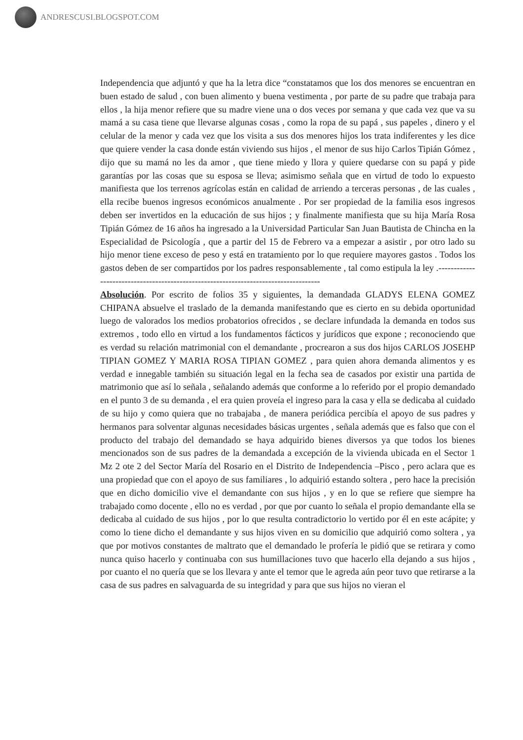ANDRESCUSI.BLOGSPOT.COM
Independencia que adjuntó y que ha la letra dice “constatamos que los dos menores se encuentran en buen estado de salud , con buen alimento y buena vestimenta , por parte de su padre que trabaja para ellos , la hija menor refiere que su madre viene una o dos veces por semana y que cada vez que va su mamá a su casa tiene que llevarse algunas cosas , como la ropa de su papá , sus papeles , dinero y el celular de la menor y cada vez que los visita a sus dos menores hijos los trata indiferentes y les dice que quiere vender la casa donde están viviendo sus hijos , el menor de sus hijo Carlos Tipián Gómez , dijo que su mamá no les da amor , que tiene miedo y llora y quiere quedarse con su papá y pide garantías por las cosas que su esposa se lleva; asimismo señala que en virtud de todo lo expuesto manifiesta que los terrenos agrícolas están en calidad de arriendo a terceras personas , de las cuales , ella recibe buenos ingresos económicos anualmente . Por ser propiedad de la familia esos ingresos deben ser invertidos en la educación de sus hijos ; y finalmente manifiesta que su hija María Rosa Tipián Gómez de 16 años ha ingresado a la Universidad Particular San Juan Bautista de Chincha en la Especialidad de Psicología , que a partir del 15 de Febrero va a empezar a asistir , por otro lado su hijo menor tiene exceso de peso y está en tratamiento por lo que requiere mayores gastos . Todos los gastos deben de ser compartidos por los padres responsablemente , tal como estipula la ley .------------------------------------------------------------------------------------
Absolución. Por escrito de folios 35 y siguientes, la demandada GLADYS ELENA GOMEZ CHIPANA absuelve el traslado de la demanda manifestando que es cierto en su debida oportunidad luego de valorados los medios probatorios ofrecidos , se declare infundada la demanda en todos sus extremos , todo ello en virtud a los fundamentos fácticos y jurídicos que expone ; reconociendo que es verdad su relación matrimonial con el demandante , procrearon a sus dos hijos CARLOS JOSEHP TIPIAN GOMEZ Y MARIA ROSA TIPIAN GOMEZ , para quien ahora demanda alimentos y es verdad e innegable también su situación legal en la fecha sea de casados por existir una partida de matrimonio que así lo señala , señalando además que conforme a lo referido por el propio demandado en el punto 3 de su demanda , el era quien proveía el ingreso para la casa y ella se dedicaba al cuidado de su hijo y como quiera que no trabajaba , de manera periódica percibía el apoyo de sus padres y hermanos para solventar algunas necesidades básicas urgentes , señala además que es falso que con el producto del trabajo del demandado se haya adquirido bienes diversos ya que todos los bienes mencionados son de sus padres de la demandada a excepción de la vivienda ubicada en el Sector 1 Mz 2 ote 2 del Sector María del Rosario en el Distrito de Independencia –Pisco , pero aclara que es una propiedad que con el apoyo de sus familiares , lo adquirió estando soltera , pero hace la precisión que en dicho domicilio vive el demandante con sus hijos , y en lo que se refiere que siempre ha trabajado como docente , ello no es verdad , por que por cuanto lo señala el propio demandante ella se dedicaba al cuidado de sus hijos , por lo que resulta contradictorio lo vertido por él en este acápite; y como lo tiene dicho el demandante y sus hijos viven en su domicilio que adquirió como soltera , ya que por motivos constantes de maltrato que el demandado le profería le pidió que se retirara y como nunca quiso hacerlo y continuaba con sus humillaciones tuvo que hacerlo ella dejando a sus hijos , por cuanto el no quería que se los llevara y ante el temor que le agreda aún peor tuvo que retirarse a la casa de sus padres en salvaguarda de su integridad y para que sus hijos no vieran el